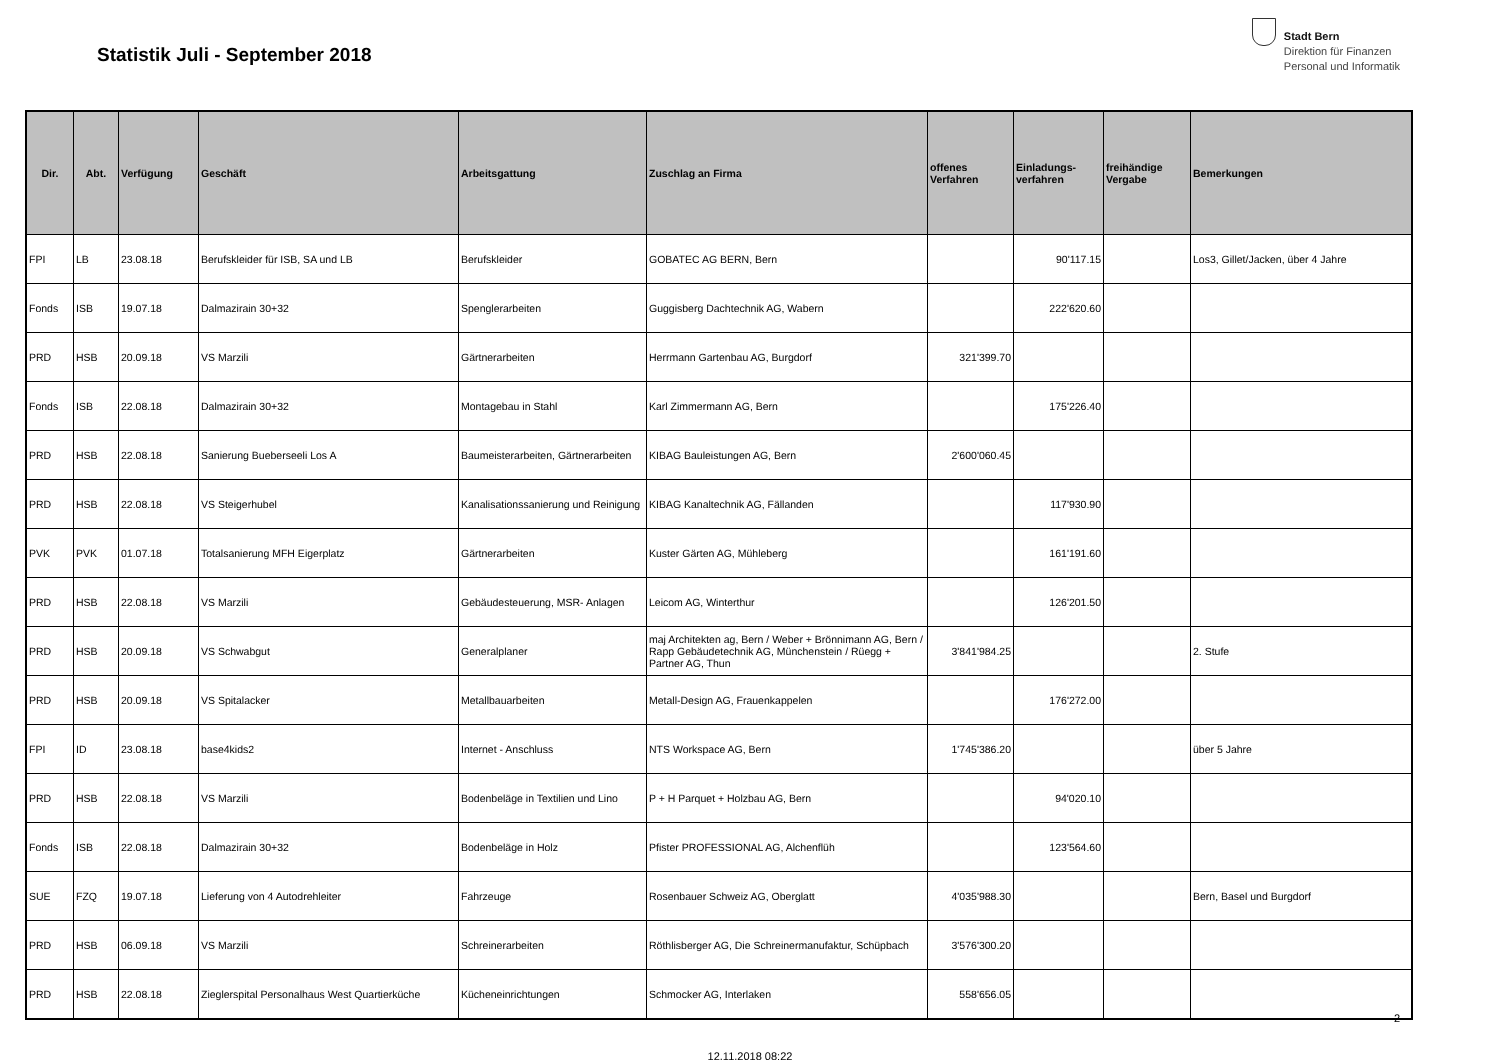Statistik Juli - September 2018
Stadt Bern
Direktion für Finanzen
Personal und Informatik
| Dir. | Abt. | Verfügung | Geschäft | Arbeitsgattung | Zuschlag an Firma | offenes Verfahren | Einladungs-verfahren | freihändige Vergabe | Bemerkungen |
| --- | --- | --- | --- | --- | --- | --- | --- | --- | --- |
| FPI | LB | 23.08.18 | Berufskleider für ISB, SA und LB | Berufskleider | GOBATEC AG BERN, Bern | | 90'117.15 | | Los3, Gillet/Jacken, über 4 Jahre |
| Fonds | ISB | 19.07.18 | Dalmazirain 30+32 | Spenglerarbeiten | Guggisberg Dachtechnik AG, Wabern | | 222'620.60 | | |
| PRD | HSB | 20.09.18 | VS Marzili | Gärtnerarbeiten | Herrmann Gartenbau AG, Burgdorf | 321'399.70 | | | |
| Fonds | ISB | 22.08.18 | Dalmazirain 30+32 | Montagebau in Stahl | Karl Zimmermann AG, Bern | | 175'226.40 | | |
| PRD | HSB | 22.08.18 | Sanierung Bueberseeli Los A | Baumeisterarbeiten, Gärtnerarbeiten | KIBAG Bauleistungen AG, Bern | 2'600'060.45 | | | |
| PRD | HSB | 22.08.18 | VS Steigerhubel | Kanalisationssanierung und Reinigung | KIBAG Kanaltechnik AG, Fällanden | | 117'930.90 | | |
| PVK | PVK | 01.07.18 | Totalsanierung MFH Eigerplatz | Gärtnerarbeiten | Kuster Gärten AG, Mühleberg | | 161'191.60 | | |
| PRD | HSB | 22.08.18 | VS Marzili | Gebäudesteuerung, MSR- Anlagen | Leicom AG, Winterthur | | 126'201.50 | | |
| PRD | HSB | 20.09.18 | VS Schwabgut | Generalplaner | maj Architekten ag, Bern / Weber + Brönnimann AG, Bern / Rapp Gebäudetechnik AG, Münchenstein / Rüegg + Partner AG, Thun | 3'841'984.25 | | | 2. Stufe |
| PRD | HSB | 20.09.18 | VS Spitalacker | Metallbauarbeiten | Metall-Design AG, Frauenkappelen | | 176'272.00 | | |
| FPI | ID | 23.08.18 | base4kids2 | Internet - Anschluss | NTS Workspace AG, Bern | 1'745'386.20 | | | über 5 Jahre |
| PRD | HSB | 22.08.18 | VS Marzili | Bodenbeläge in Textilien und Lino | P + H Parquet + Holzbau AG, Bern | | 94'020.10 | | |
| Fonds | ISB | 22.08.18 | Dalmazirain 30+32 | Bodenbeläge in Holz | Pfister PROFESSIONAL AG, Alchenflüh | | 123'564.60 | | |
| SUE | FZQ | 19.07.18 | Lieferung von 4 Autodrehleiter | Fahrzeuge | Rosenbauer Schweiz AG, Oberglatt | 4'035'988.30 | | | Bern, Basel und Burgdorf |
| PRD | HSB | 06.09.18 | VS Marzili | Schreinerarbeiten | Röthlisberger AG, Die Schreinermanufaktur, Schüpbach | 3'576'300.20 | | | |
| PRD | HSB | 22.08.18 | Zieglerspital Personalhaus West Quartierküche | Kücheneinrichtungen | Schmocker AG, Interlaken | 558'656.05 | | | |
2
12.11.2018 08:22